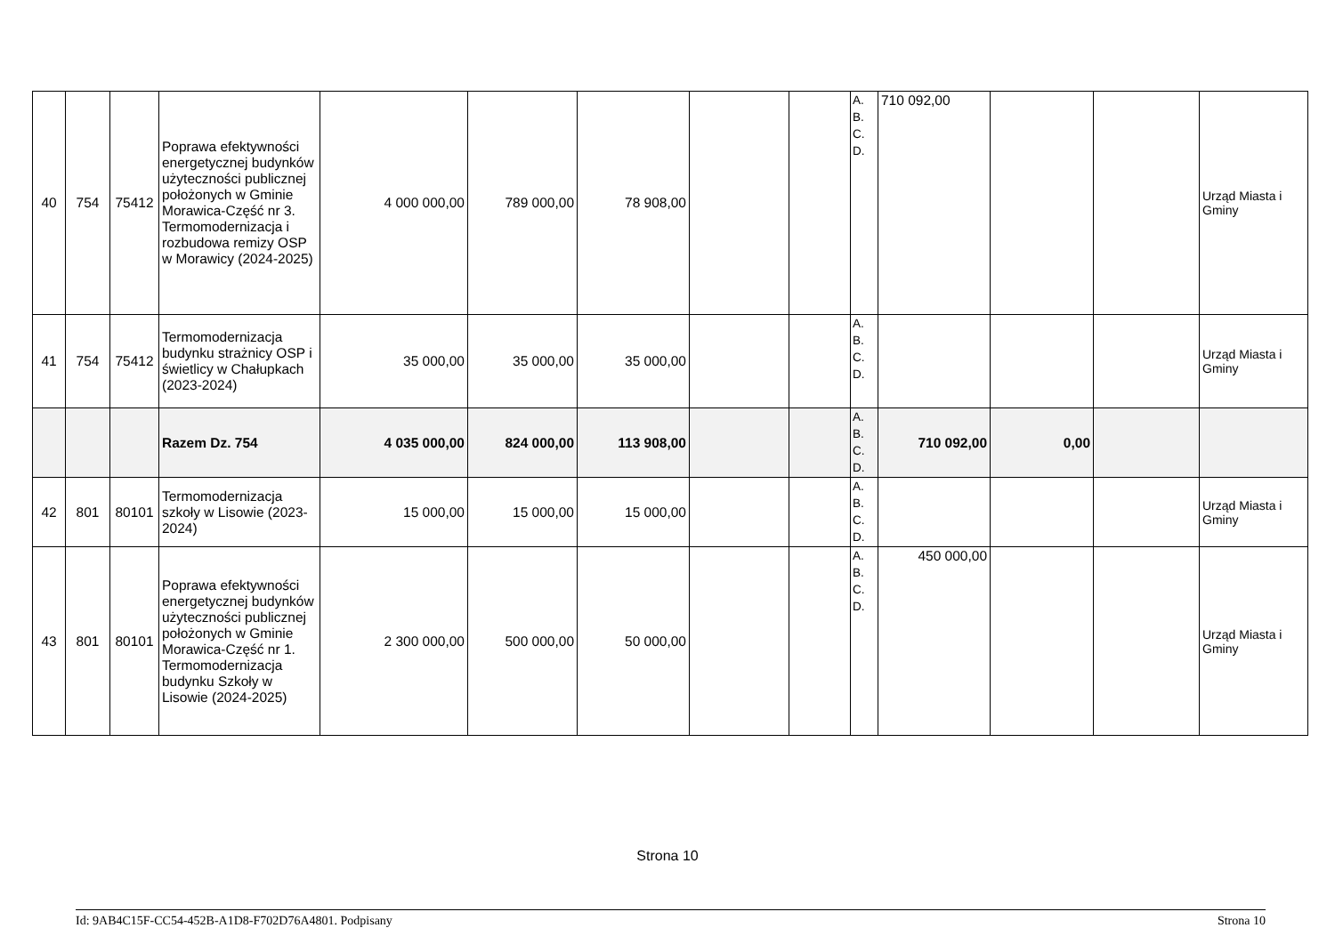| 40 | 754 | 75412 | Poprawa efektywności energetycznej budynków użyteczności publicznej położonych w Gminie Morawica-Część nr 3. Termomodernizacja i rozbudowa remizy OSP w Morawicy (2024-2025) | 4 000 000,00 | 789 000,00 | 78 908,00 | | | A. B. C. D. | 710 092,00 | | | Urząd Miasta i Gminy |
| 41 | 754 | 75412 | Termomodernizacja budynku strażnicy OSP i świetlicy w Chałupkach (2023-2024) | 35 000,00 | 35 000,00 | 35 000,00 | | | A. B. C. D. | | | | Urząd Miasta i Gminy |
| | | | Razem Dz. 754 | 4 035 000,00 | 824 000,00 | 113 908,00 | | | A. B. C. D. | 710 092,00 | 0,00 | | |
| 42 | 801 | 80101 | Termomodernizacja szkoły w Lisowie (2023-2024) | 15 000,00 | 15 000,00 | 15 000,00 | | | A. B. C. D. | | | | Urząd Miasta i Gminy |
| 43 | 801 | 80101 | Poprawa efektywności energetycznej budynków użyteczności publicznej położonych w Gminie Morawica-Część nr 1. Termomodernizacja budynku Szkoły w Lisowie (2024-2025) | 2 300 000,00 | 500 000,00 | 50 000,00 | | | A. B. C. D. | 450 000,00 | | | Urząd Miasta i Gminy |
Strona 10
Id: 9AB4C15F-CC54-452B-A1D8-F702D76A4801. Podpisany Strona 10